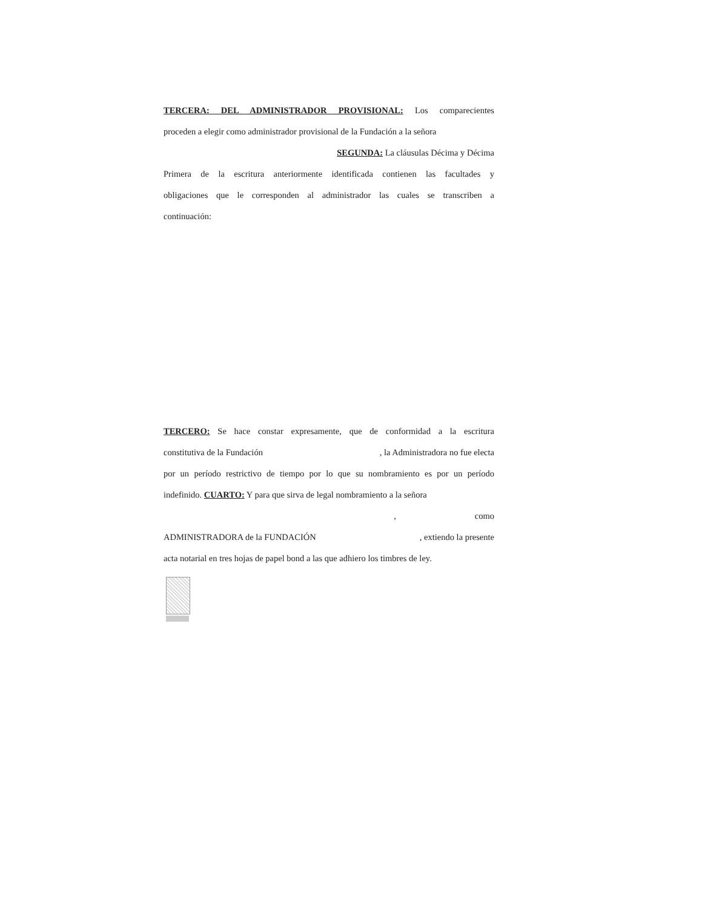TERCERA: DEL ADMINISTRADOR PROVISIONAL: Los comparecientes
proceden a elegir como administrador provisional de la Fundación a la señora
SEGUNDA: La cláusulas Décima y Décima
Primera de la escritura anteriormente identificada contienen las facultades y
obligaciones que le corresponden al administrador las cuales se transcriben a
continuación:
TERCERO: Se hace constar expresamente, que de conformidad a la escritura
constitutiva de la Fundación , la Administradora no fue electa
por un período restrictivo de tiempo por lo que su nombramiento es por un período
indefinido. CUARTO: Y para que sirva de legal nombramiento a la señora
, como
ADMINISTRADORA de la FUNDACIÓN , extiendo la presente
acta notarial en tres hojas de papel bond a las que adhiero los timbres de ley.